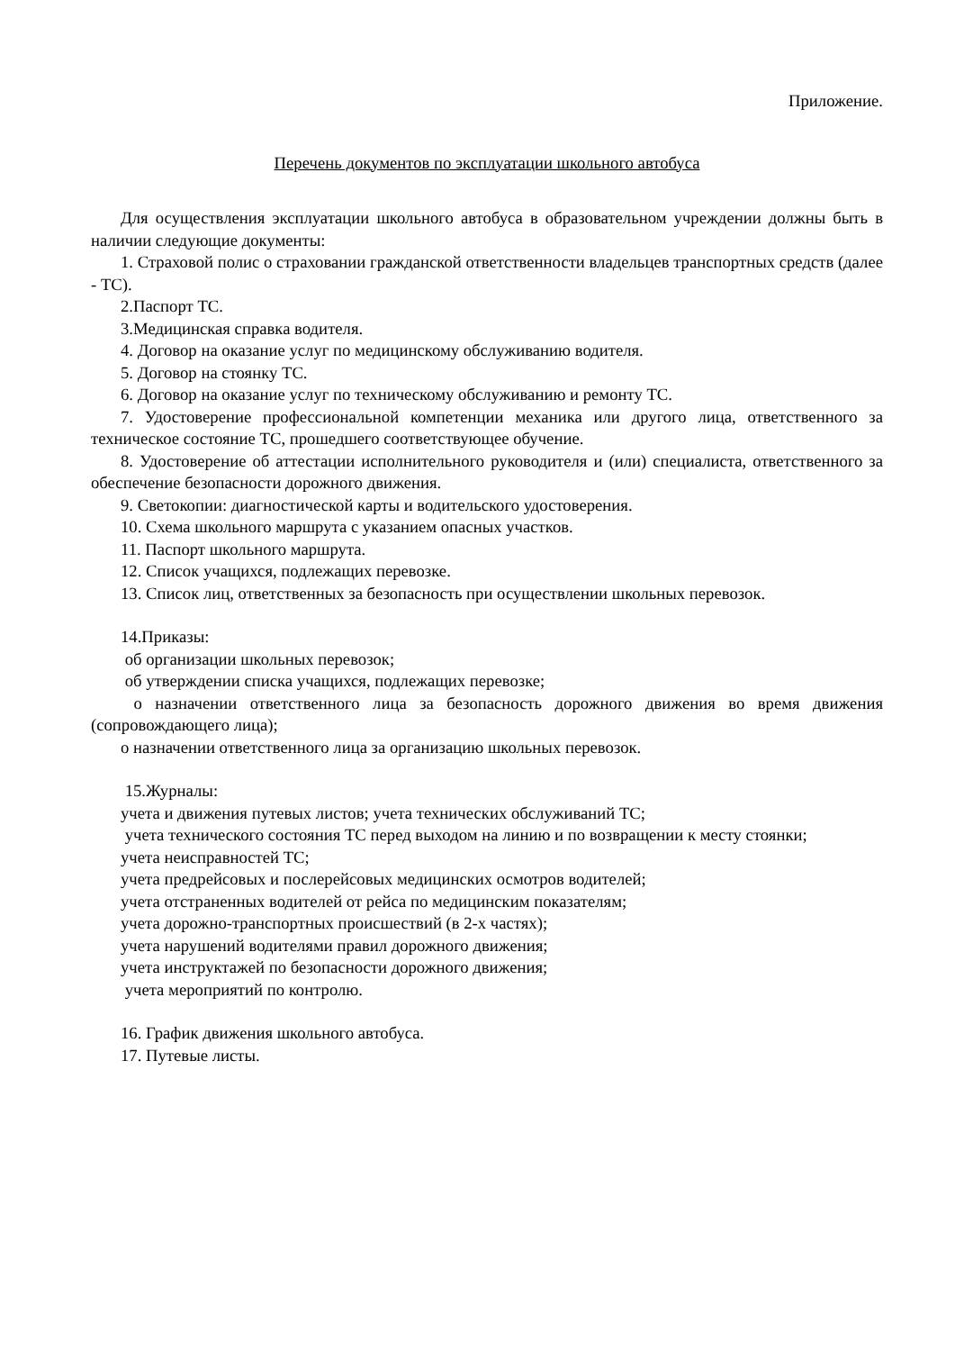Приложение.
Перечень документов по эксплуатации школьного автобуса
Для осуществления эксплуатации школьного автобуса в образовательном учреждении должны быть в наличии следующие документы:
1. Страховой полис о страховании гражданской ответственности владельцев транспортных средств (далее - ТС).
2.Паспорт ТС.
3.Медицинская справка водителя.
4. Договор на оказание услуг по медицинскому обслуживанию водителя.
5. Договор на стоянку ТС.
6. Договор на оказание услуг по техническому обслуживанию и ремонту ТС.
7. Удостоверение профессиональной компетенции механика или другого лица, ответственного за техническое состояние ТС, прошедшего соответствующее обучение.
8. Удостоверение об аттестации исполнительного руководителя и (или) специалиста, ответственного за обеспечение безопасности дорожного движения.
9. Светокопии: диагностической карты и водительского удостоверения.
10. Схема школьного маршрута с указанием опасных участков.
11. Паспорт школьного маршрута.
12. Список учащихся, подлежащих перевозке.
13. Список лиц, ответственных за безопасность при осуществлении школьных перевозок.
14.Приказы:
об организации школьных перевозок;
об утверждении списка учащихся, подлежащих перевозке;
о назначении ответственного лица за безопасность дорожного движения во время движения (сопровождающего лица);
о назначении ответственного лица за организацию школьных перевозок.
15.Журналы:
учета и движения путевых листов; учета технических обслуживаний ТС;
учета технического состояния ТС перед выходом на линию и по возвращении к месту стоянки;
учета неисправностей ТС;
учета предрейсовых и послерейсовых медицинских осмотров водителей;
учета отстраненных водителей от рейса по медицинским показателям;
учета дорожно-транспортных происшествий (в 2-х частях);
учета нарушений водителями правил дорожного движения;
учета инструктажей по безопасности дорожного движения;
учета мероприятий по контролю.
16. График движения школьного автобуса.
17. Путевые листы.